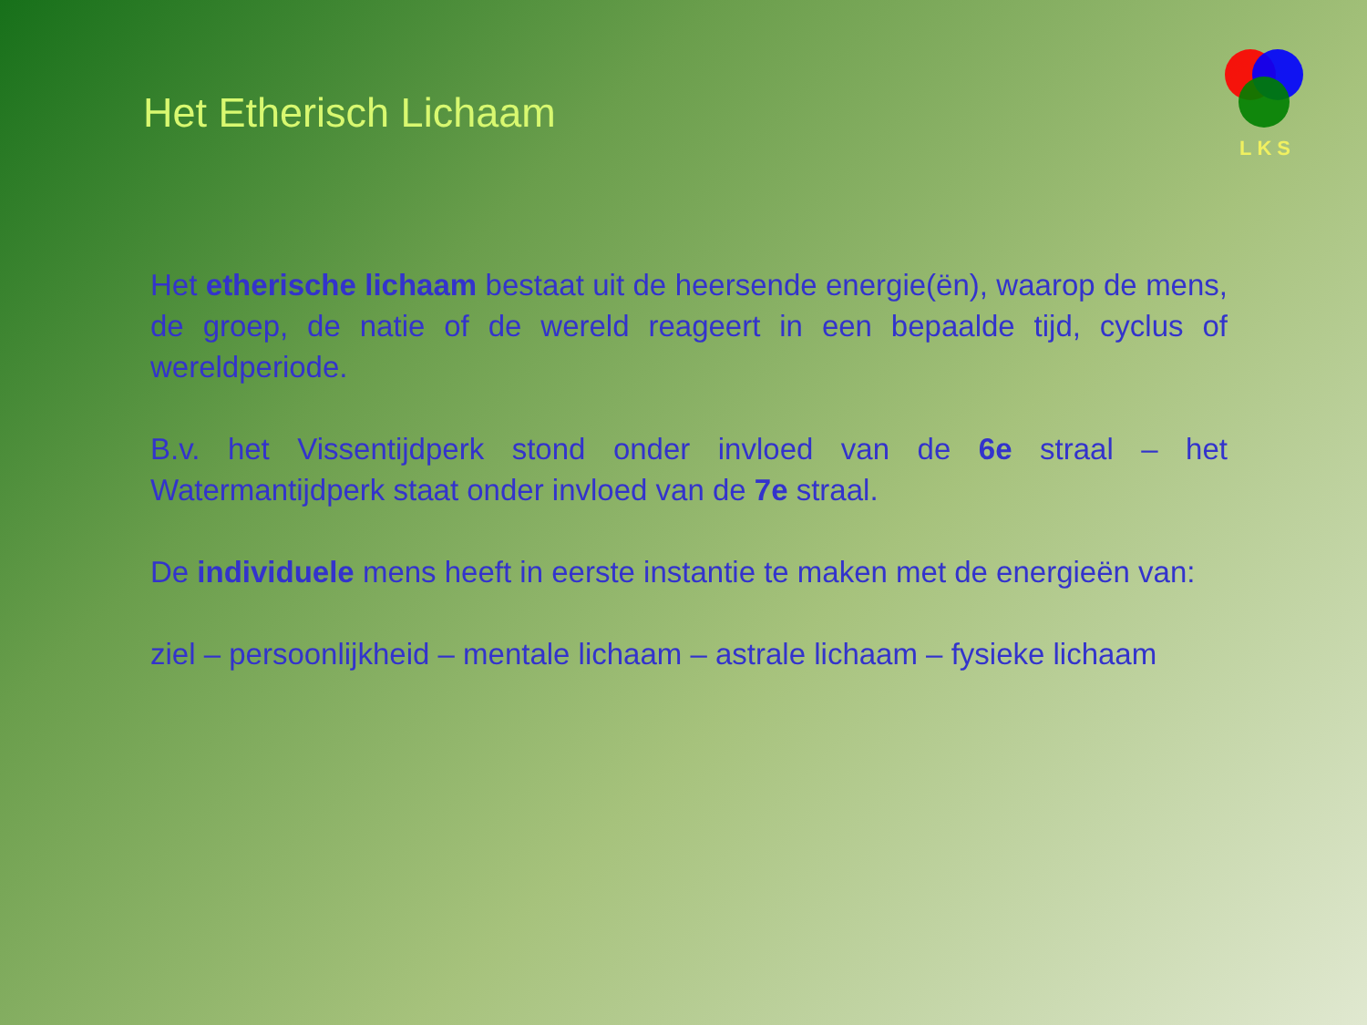Het Etherisch Lichaam
LKS
Het etherische lichaam bestaat uit de heersende energie(ën), waarop de mens, de groep, de natie of de wereld reageert in een bepaalde tijd, cyclus of wereldperiode.
B.v. het Vissentijdperk stond onder invloed van de 6e straal – het Watermantijdperk staat onder invloed van de 7e straal.
De individuele mens heeft in eerste instantie te maken met de energieën van:
ziel – persoonlijkheid – mentale lichaam – astrale lichaam – fysieke lichaam